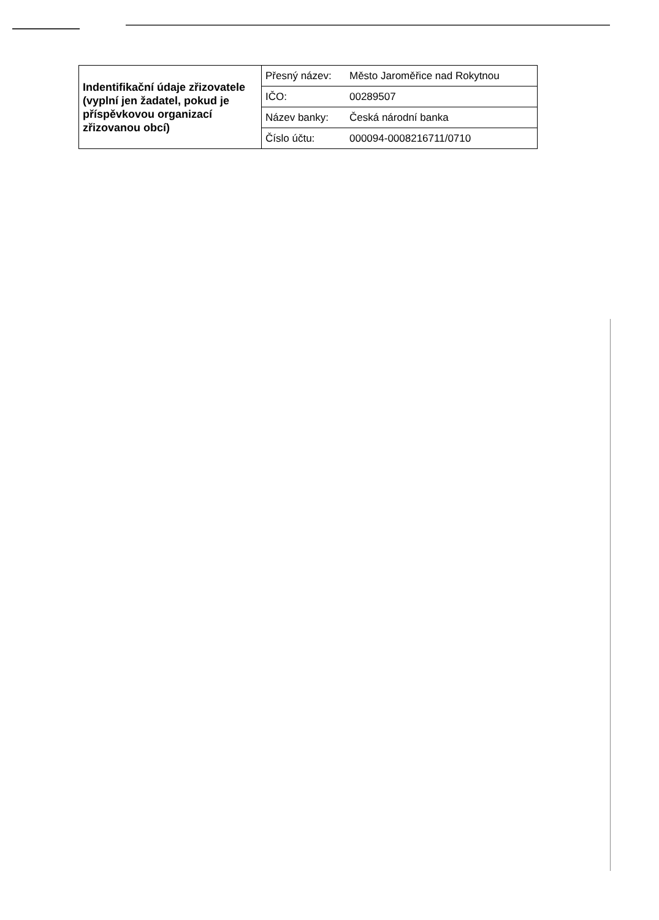| Indentifikační údaje zřizovatele (vyplní jen žadatel, pokud je příspěvkovou organizací zřizovanou obcí) | Přesný název: | Město Jaroměřice nad Rokytnou |
| | IČO: | 00289507 |
| | Název banky: | Česká národní banka |
| | Číslo účtu: | 000094-0008216711/0710 |